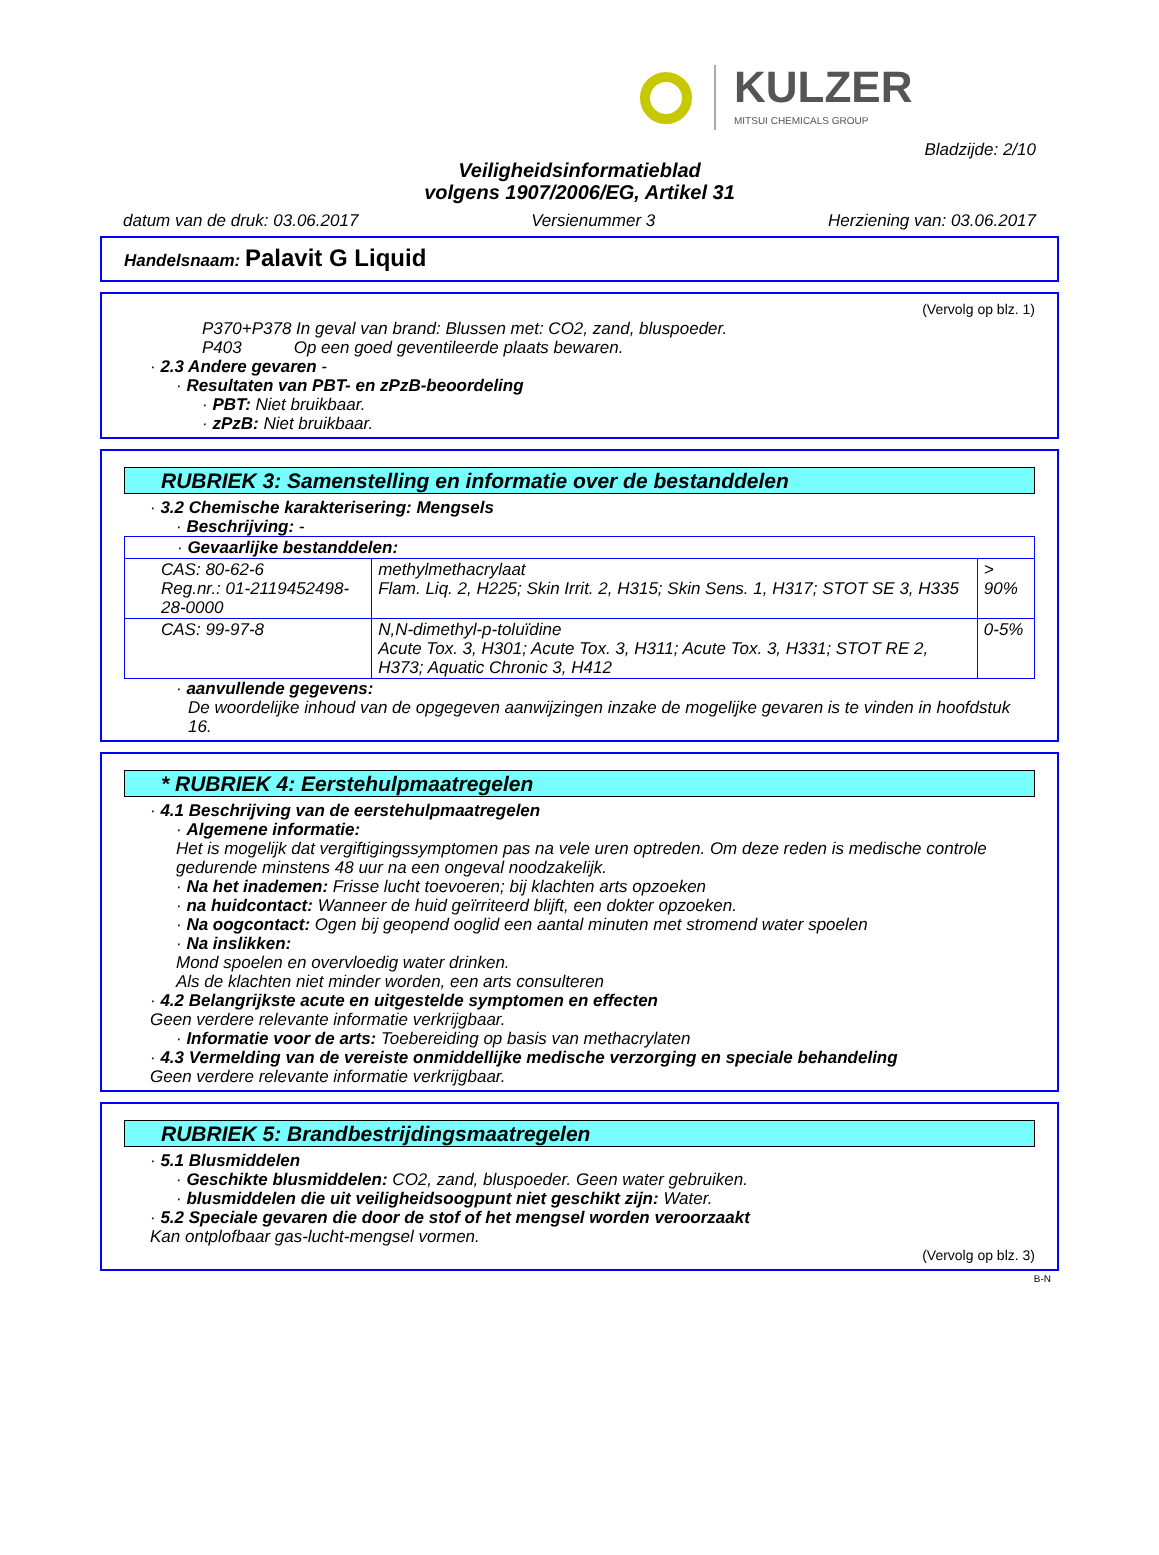KULZER
MITSUI CHEMICALS GROUP
Bladzijde: 2/10
Veiligheidsinformatieblad
volgens 1907/2006/EG, Artikel 31
datum van de druk: 03.06.2017 Versienummer 3 Herziening van: 03.06.2017
Handelsnaam: Palavit G Liquid
(Vervolg op blz. 1)
P370+P378 In geval van brand: Blussen met: CO2, zand, bluspoeder.
P403 Op een goed geventileerde plaats bewaren.
· 2.3 Andere gevaren -
· Resultaten van PBT- en zPzB-beoordeling
· PBT: Niet bruikbaar.
· zPzB: Niet bruikbaar.
RUBRIEK 3: Samenstelling en informatie over de bestanddelen
· 3.2 Chemische karakterisering: Mengsels
· Beschrijving: -
| · Gevaarlijke bestanddelen: | | |
| CAS: 80-62-6 Reg.nr.: 01-2119452498-28-0000 | methylmethacrylaat Flam. Liq. 2, H225; Skin Irrit. 2, H315; Skin Sens. 1, H317; STOT SE 3, H335 | > 90% |
| CAS: 99-97-8 | N,N-dimethyl-p-toluïdine Acute Tox. 3, H301; Acute Tox. 3, H311; Acute Tox. 3, H331; STOT RE 2, H373; Aquatic Chronic 3, H412 | 0-5% |
· aanvullende gegevens:
De woordelijke inhoud van de opgegeven aanwijzingen inzake de mogelijke gevaren is te vinden in hoofdstuk 16.
* RUBRIEK 4: Eerstehulpmaatregelen
· 4.1 Beschrijving van de eerstehulpmaatregelen
· Algemene informatie:
Het is mogelijk dat vergiftigingssymptomen pas na vele uren optreden. Om deze reden is medische controle gedurende minstens 48 uur na een ongeval noodzakelijk.
· Na het inademen: Frisse lucht toevoeren; bij klachten arts opzoeken
· na huidcontact: Wanneer de huid geïrriteerd blijft, een dokter opzoeken.
· Na oogcontact: Ogen bij geopend ooglid een aantal minuten met stromend water spoelen
· Na inslikken:
Mond spoelen en overvloedig water drinken.
Als de klachten niet minder worden, een arts consulteren
· 4.2 Belangrijkste acute en uitgestelde symptomen en effecten
Geen verdere relevante informatie verkrijgbaar.
· Informatie voor de arts: Toebereiding op basis van methacrylaten
· 4.3 Vermelding van de vereiste onmiddellijke medische verzorging en speciale behandeling
Geen verdere relevante informatie verkrijgbaar.
RUBRIEK 5: Brandbestrijdingsmaatregelen
· 5.1 Blusmiddelen
· Geschikte blusmiddelen: CO2, zand, bluspoeder. Geen water gebruiken.
· blusmiddelen die uit veiligheidsoogpunt niet geschikt zijn: Water.
· 5.2 Speciale gevaren die door de stof of het mengsel worden veroorzaakt
Kan ontplofbaar gas-lucht-mengsel vormen.
(Vervolg op blz. 3)
B-N